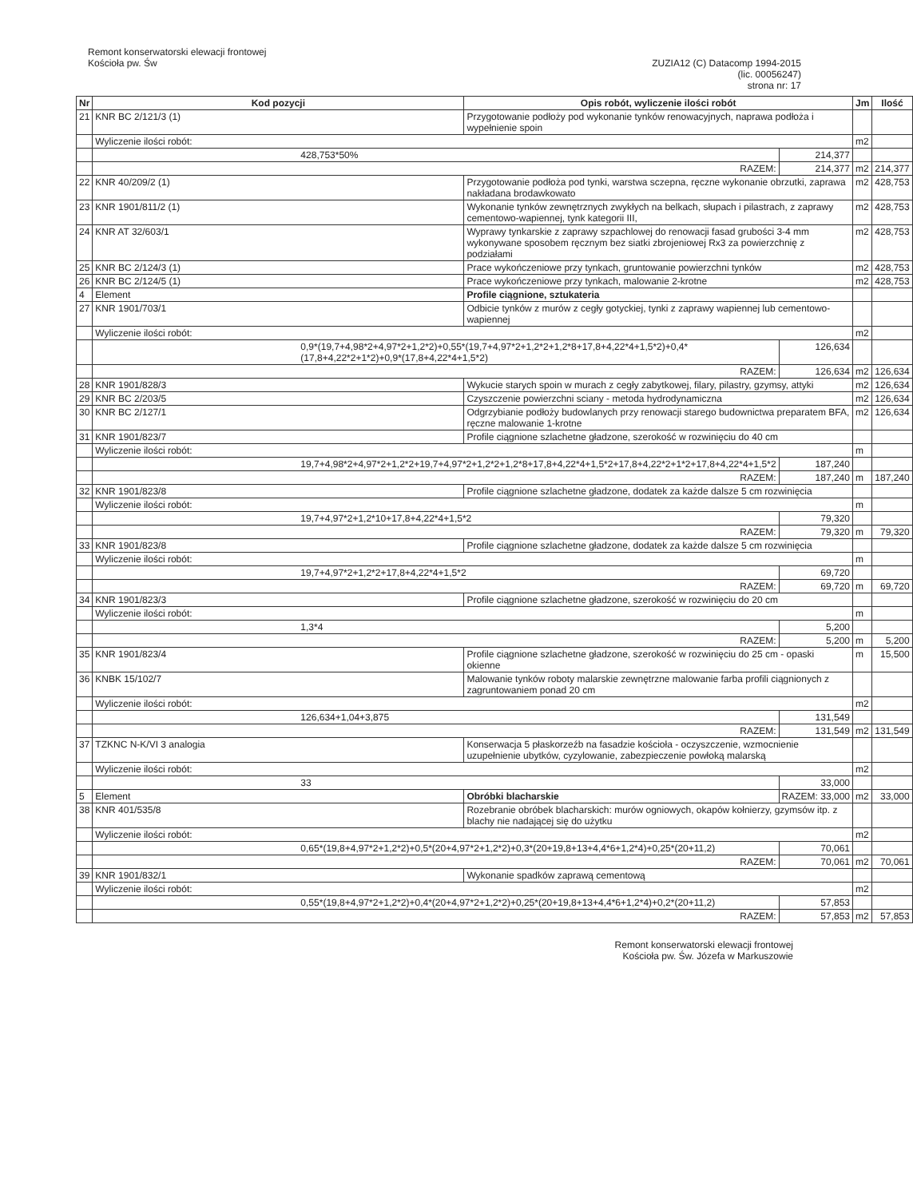Remont konserwatorski elewacji frontowej
Kościoła pw. Św
ZUZIA12 (C) Datacomp 1994-2015
(lic. 00056247)
strona nr: 17
| Nr | Kod pozycji | Opis robót, wyliczenie ilości robót | | Jm | Ilość |
| --- | --- | --- | --- | --- | --- |
| 21 | KNR BC 2/121/3 (1) | Przygotowanie podłoży pod wykonanie tynków renowacyjnych, naprawa podłoża i wypełnienie spoin | | | |
| | Wyliczenie ilości robót: | | | m2 | |
| | 428,753*50% | | 214,377 | | |
| | RAZEM: | | 214,377 | m2 | 214,377 |
| 22 | KNR 40/209/2 (1) | Przygotowanie podłoża pod tynki, warstwa sczepna, ręczne wykonanie obrzutki, zaprawa nakładana brodawkowato | | m2 | 428,753 |
| 23 | KNR 1901/811/2 (1) | Wykonanie tynków zewnętrznych zwykłych na belkach, słupach i pilastrach, z zaprawy cementowo-wapiennej, tynk kategorii III, | | m2 | 428,753 |
| 24 | KNR AT 32/603/1 | Wyprawy tynkarskie z zaprawy szpachlowej do renowacji fasad grubości 3-4 mm wykonywane sposobem ręcznym bez siatki zbrojeniowej Rx3 za powierzchnię z podziałami | | m2 | 428,753 |
| 25 | KNR BC 2/124/3 (1) | Prace wykończeniowe przy tynkach, gruntowanie powierzchni tynków | | m2 | 428,753 |
| 26 | KNR BC 2/124/5 (1) | Prace wykończeniowe przy tynkach, malowanie 2-krotne | | m2 | 428,753 |
| 4 | Element | Profile ciągnione, sztukateria | | | |
| 27 | KNR 1901/703/1 | Odbicie tynków z murów z cegły gotyckiej, tynki z zaprawy wapiennej lub cementowo-wapiennej | | | |
| | Wyliczenie ilości robót: | | | m2 | |
| | 0,9*(19,7+4,98*2+4,97*2+1,2*2)+0,55*(19,7+4,97*2+1,2*2+1,2*8+17,8+4,22*4+1,5*2)+0,4*(17,8+4,22*2+1*2)+0,9*(17,8+4,22*4+1,5*2) | | 126,634 | | |
| | RAZEM: | | 126,634 | m2 | 126,634 |
| 28 | KNR 1901/828/3 | Wykucie starych spoin w murach z cegły zabytkowej, filary, pilastry, gzymsy, attyki | | m2 | 126,634 |
| 29 | KNR BC 2/203/5 | Czyszczenie powierzchni sciany - metoda hydrodynamiczna | | m2 | 126,634 |
| 30 | KNR BC 2/127/1 | Odgrzybianie podłoży budowlanych przy renowacji starego budownictwa preparatem BFA, ręczne malowanie 1-krotne | | m2 | 126,634 |
| 31 | KNR 1901/823/7 | Profile ciągnione szlachetne gładzone, szerokość w rozwinięciu do 40 cm | | | |
| | Wyliczenie ilości robót: | | | m | |
| | 19,7+4,98*2+4,97*2+1,2*2+19,7+4,97*2+1,2*2+1,2*8+17,8+4,22*4+1,5*2+17,8+4,22*2+1*2+17,8+4,22*4+1,5*2 | | 187,240 | | |
| | RAZEM: | | 187,240 | m | 187,240 |
| 32 | KNR 1901/823/8 | Profile ciągnione szlachetne gładzone, dodatek za każde dalsze 5 cm rozwinięcia | | | |
| | Wyliczenie ilości robót: | | | m | |
| | 19,7+4,97*2+1,2*10+17,8+4,22*4+1,5*2 | | 79,320 | | |
| | RAZEM: | | 79,320 | m | 79,320 |
| 33 | KNR 1901/823/8 | Profile ciągnione szlachetne gładzone, dodatek za każde dalsze 5 cm rozwinięcia | | | |
| | Wyliczenie ilości robót: | | | m | |
| | 19,7+4,97*2+1,2*2+17,8+4,22*4+1,5*2 | | 69,720 | | |
| | RAZEM: | | 69,720 | m | 69,720 |
| 34 | KNR 1901/823/3 | Profile ciągnione szlachetne gładzone, szerokość w rozwinięciu do 20 cm | | | |
| | Wyliczenie ilości robót: | | | m | |
| | 1,3*4 | | 5,200 | | |
| | RAZEM: | | 5,200 | m | 5,200 |
| 35 | KNR 1901/823/4 | Profile ciągnione szlachetne gładzone, szerokość w rozwinięciu do 25 cm - opaski okienne | | m | 15,500 |
| 36 | KNBK 15/102/7 | Malowanie tynków roboty malarskie zewnętrzne malowanie farba profili ciągnionych z zagruntowaniem ponad 20 cm | | | |
| | Wyliczenie ilości robót: | | | m2 | |
| | 126,634+1,04+3,875 | | 131,549 | | |
| | RAZEM: | | 131,549 | m2 | 131,549 |
| 37 | TZKNC N-K/VI 3 analogia | Konserwacja 5 płaskorzeźb na fasadzie kościoła - oczyszczenie, wzmocnienie uzupełnienie ubytków, cyzylowanie, zabezpieczenie powłoką malarską | | | |
| | Wyliczenie ilości robót: | | | m2 | |
| | 33 | | 33,000 | | |
| 5 | Element | Obróbki blacharskie | RAZEM: 33,000 | m2 | 33,000 |
| 38 | KNR 401/535/8 | Rozebranie obróbek blacharskich: murów ogniowych, okapów kołnierzy, gzymsów itp. z blachy nie nadającej się do użytku | | | |
| | Wyliczenie ilości robót: | | | m2 | |
| | 0,65*(19,8+4,97*2+1,2*2)+0,5*(20+4,97*2+1,2*2)+0,3*(20+19,8+13+4,4*6+1,2*4)+0,25*(20+11,2) | | 70,061 | | |
| | RAZEM: | | 70,061 | m2 | 70,061 |
| 39 | KNR 1901/832/1 | Wykonanie spadków zaprawą cementową | | | |
| | Wyliczenie ilości robót: | | | m2 | |
| | 0,55*(19,8+4,97*2+1,2*2)+0,4*(20+4,97*2+1,2*2)+0,25*(20+19,8+13+4,4*6+1,2*4)+0,2*(20+11,2) | | 57,853 | | |
| | RAZEM: | | 57,853 | m2 | 57,853 |
Remont konserwatorski elewacji frontowej
Kościoła pw. Św. Józefa w Markuszowie